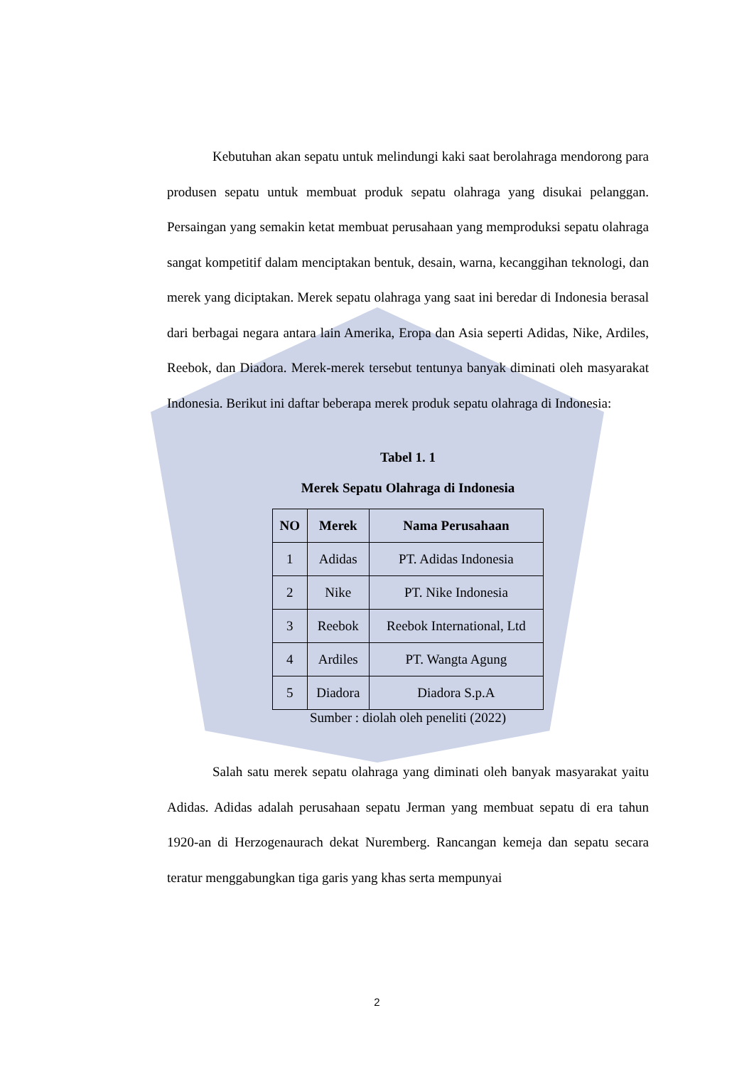Kebutuhan akan sepatu untuk melindungi kaki saat berolahraga mendorong para produsen sepatu untuk membuat produk sepatu olahraga yang disukai pelanggan. Persaingan yang semakin ketat membuat perusahaan yang memproduksi sepatu olahraga sangat kompetitif dalam menciptakan bentuk, desain, warna, kecanggihan teknologi, dan merek yang diciptakan. Merek sepatu olahraga yang saat ini beredar di Indonesia berasal dari berbagai negara antara lain Amerika, Eropa dan Asia seperti Adidas, Nike, Ardiles, Reebok, dan Diadora. Merek-merek tersebut tentunya banyak diminati oleh masyarakat Indonesia. Berikut ini daftar beberapa merek produk sepatu olahraga di Indonesia:
Tabel 1. 1
Merek Sepatu Olahraga di Indonesia
| NO | Merek | Nama Perusahaan |
| --- | --- | --- |
| 1 | Adidas | PT. Adidas Indonesia |
| 2 | Nike | PT. Nike Indonesia |
| 3 | Reebok | Reebok International, Ltd |
| 4 | Ardiles | PT. Wangta Agung |
| 5 | Diadora | Diadora S.p.A |
Sumber : diolah oleh peneliti (2022)
Salah satu merek sepatu olahraga yang diminati oleh banyak masyarakat yaitu Adidas. Adidas adalah perusahaan sepatu Jerman yang membuat sepatu di era tahun 1920-an di Herzogenaurach dekat Nuremberg. Rancangan kemeja dan sepatu secara teratur menggabungkan tiga garis yang khas serta mempunyai
2